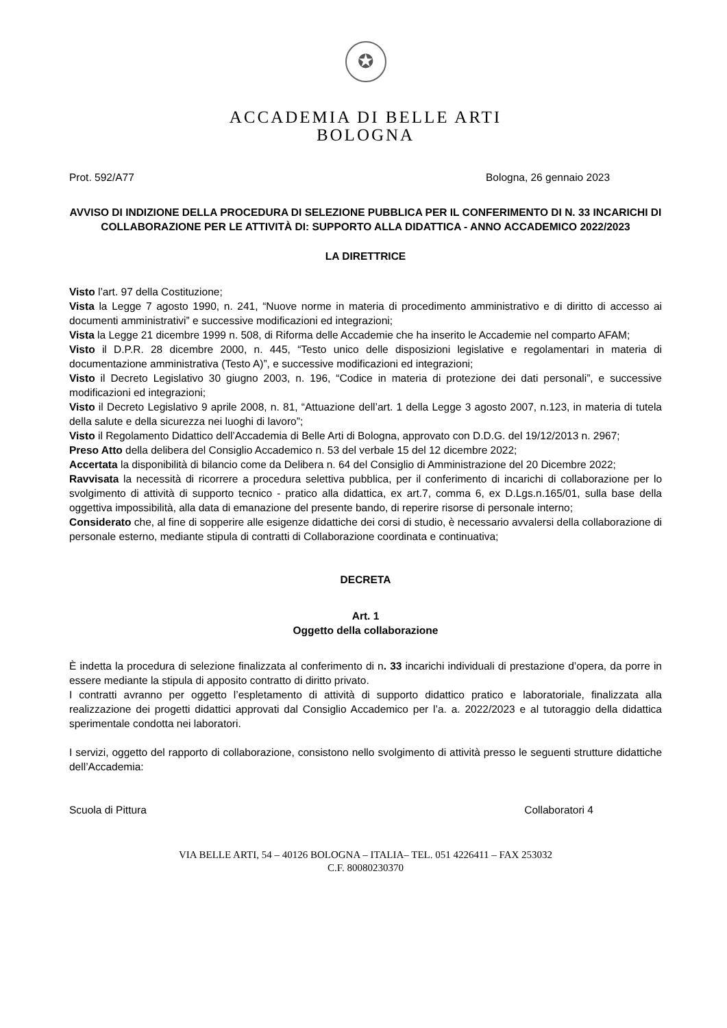✪
ACCADEMIA DI BELLE ARTI
BOLOGNA
Prot. 592/A77 Bologna, 26 gennaio 2023
AVVISO DI INDIZIONE DELLA PROCEDURA DI SELEZIONE PUBBLICA PER IL CONFERIMENTO DI N. 33 INCARICHI DI COLLABORAZIONE PER LE ATTIVITÀ DI: SUPPORTO ALLA DIDATTICA - ANNO ACCADEMICO 2022/2023
LA DIRETTRICE
Visto l’art. 97 della Costituzione;
Vista la Legge 7 agosto 1990, n. 241, “Nuove norme in materia di procedimento amministrativo e di diritto di accesso ai documenti amministrativi” e successive modificazioni ed integrazioni;
Vista la Legge 21 dicembre 1999 n. 508, di Riforma delle Accademie che ha inserito le Accademie nel comparto AFAM;
Visto il D.P.R. 28 dicembre 2000, n. 445, “Testo unico delle disposizioni legislative e regolamentari in materia di documentazione amministrativa (Testo A)”, e successive modificazioni ed integrazioni;
Visto il Decreto Legislativo 30 giugno 2003, n. 196, “Codice in materia di protezione dei dati personali”, e successive modificazioni ed integrazioni;
Visto il Decreto Legislativo 9 aprile 2008, n. 81, “Attuazione dell’art. 1 della Legge 3 agosto 2007, n.123, in materia di tutela della salute e della sicurezza nei luoghi di lavoro”;
Visto il Regolamento Didattico dell’Accademia di Belle Arti di Bologna, approvato con D.D.G. del 19/12/2013 n. 2967;
Preso Atto della delibera del Consiglio Accademico n. 53 del verbale 15 del 12 dicembre 2022;
Accertata la disponibilità di bilancio come da Delibera n. 64 del Consiglio di Amministrazione del 20 Dicembre 2022;
Ravvisata la necessità di ricorrere a procedura selettiva pubblica, per il conferimento di incarichi di collaborazione per lo svolgimento di attività di supporto tecnico - pratico alla didattica, ex art.7, comma 6, ex D.Lgs.n.165/01, sulla base della oggettiva impossibilità, alla data di emanazione del presente bando, di reperire risorse di personale interno;
Considerato che, al fine di sopperire alle esigenze didattiche dei corsi di studio, è necessario avvalersi della collaborazione di personale esterno, mediante stipula di contratti di Collaborazione coordinata e continuativa;
DECRETA
Art. 1
Oggetto della collaborazione
È indetta la procedura di selezione finalizzata al conferimento di n. 33 incarichi individuali di prestazione d’opera, da porre in essere mediante la stipula di apposito contratto di diritto privato.
I contratti avranno per oggetto l’espletamento di attività di supporto didattico pratico e laboratoriale, finalizzata alla realizzazione dei progetti didattici approvati dal Consiglio Accademico per l’a. a. 2022/2023 e al tutoraggio della didattica sperimentale condotta nei laboratori.
I servizi, oggetto del rapporto di collaborazione, consistono nello svolgimento di attività presso le seguenti strutture didattiche dell’Accademia:
Scuola di Pittura Collaboratori 4
VIA BELLE ARTI, 54 – 40126 BOLOGNA – ITALIA– TEL. 051 4226411 – FAX 253032
C.F. 80080230370